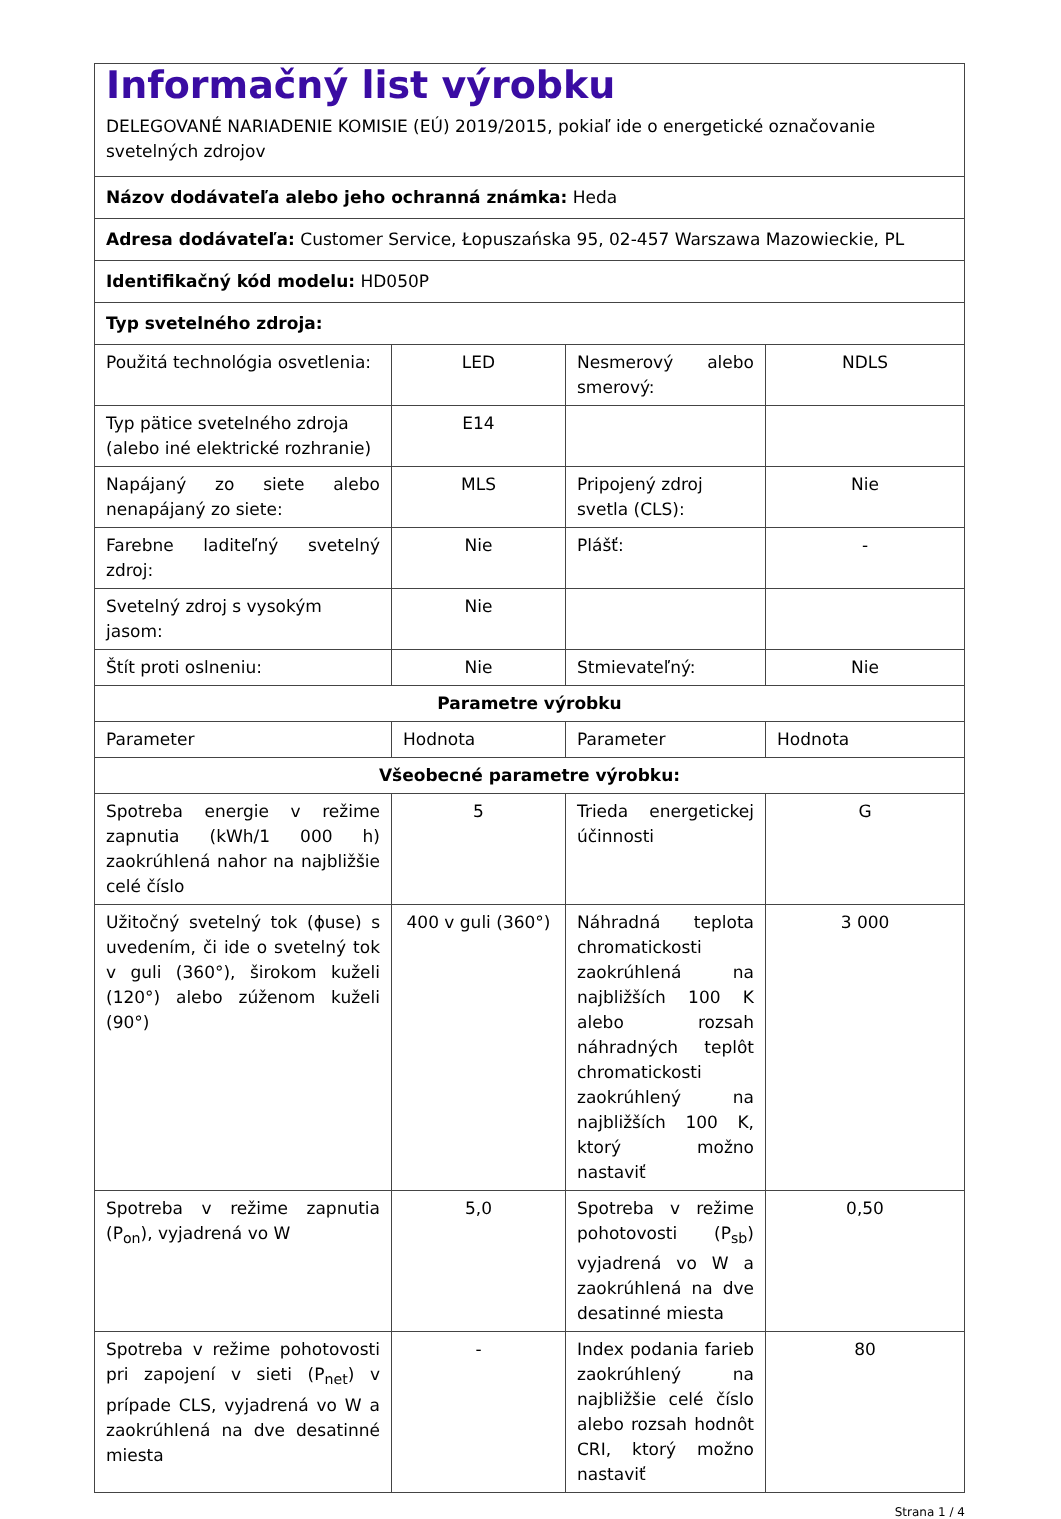| Informačný list výrobku DELEGOVANÉ NARIADENIE KOMISIE (EÚ) 2019/2015, pokiaľ ide o energetické označovanie svetelných zdrojov | | | |
| Názov dodávateľa alebo jeho ochranná známka: Heda | | | |
| Adresa dodávateľa: Customer Service, Łopuszańska 95, 02-457 Warszawa Mazowieckie, PL | | | |
| Identifikačný kód modelu: HD050P | | | |
| Typ svetelného zdroja: | | | |
| Použitá technológia osvetlenia: | LED | Nesmerový alebo smerový: | NDLS |
| Typ pätice svetelného zdroja (alebo iné elektrické rozhranie) | E14 | | |
| Napájaný zo siete alebo nenapájaný zo siete: | MLS | Pripojený zdroj svetla (CLS): | Nie |
| Farebne laditeľný svetelný zdroj: | Nie | Plášť: | - |
| Svetelný zdroj s vysokým jasom: | Nie | | |
| Štít proti oslneniu: | Nie | Stmievateľný: | Nie |
| Parametre výrobku | | | |
| Parameter | Hodnota | Parameter | Hodnota |
| Všeobecné parametre výrobku: | | | |
| Spotreba energie v režime zapnutia (kWh/1 000 h) zaokrúhlená nahor na najbližšie celé číslo | 5 | Trieda energetickej účinnosti | G |
| Užitočný svetelný tok (ϕuse) s uvedením, či ide o svetelný tok v guli (360°), širokom kuželi (120°) alebo zúženom kuželi (90°) | 400 v guli (360°) | Náhradná teplota chromatickosti zaokrúhlená na najbližších 100 K alebo rozsah náhradných teplôt chromatickosti zaokrúhlený na najbližších 100 K, ktorý možno nastaviť | 3 000 |
| Spotreba v režime zapnutia (P<sub>on</sub>), vyjadrená vo W | 5,0 | Spotreba v režime pohotovosti (P<sub>sb</sub>) vyjadrená vo W a zaokrúhlená na dve desatinné miesta | 0,50 |
| Spotreba v režime pohotovosti pri zapojení v sieti (P<sub>net</sub>) v prípade CLS, vyjadrená vo W a zaokrúhlená na dve desatinné miesta | - | Index podania farieb zaokrúhlený na najbližšie celé číslo alebo rozsah hodnôt CRI, ktorý možno nastaviť | 80 |
Strana 1 / 4